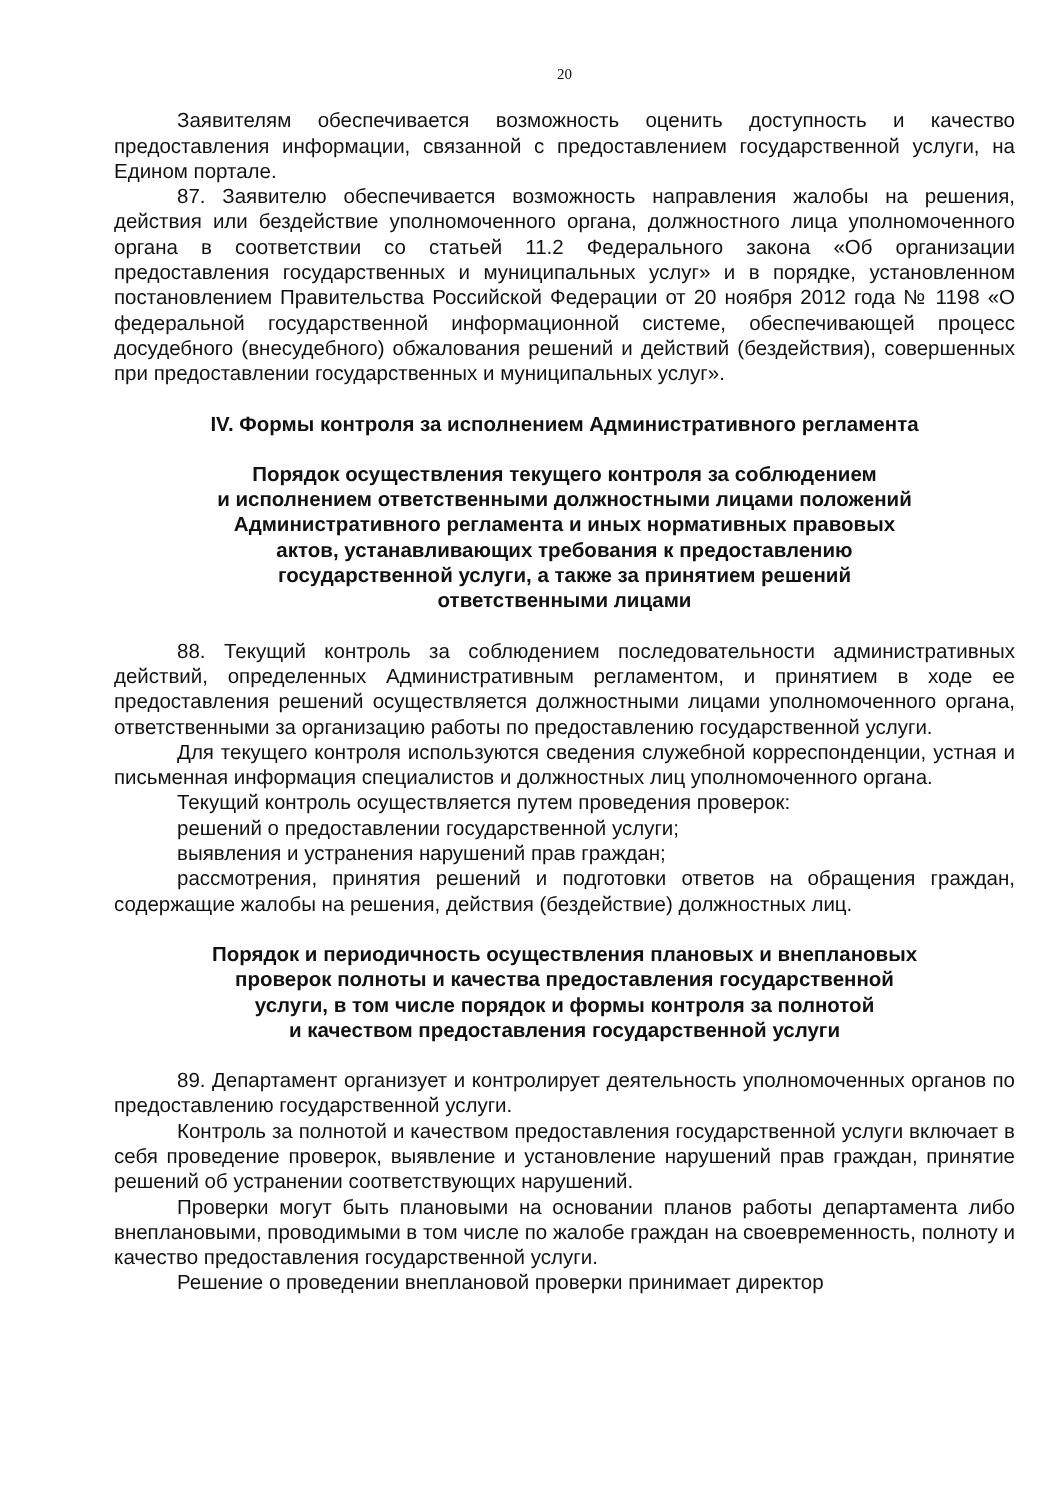20
Заявителям обеспечивается возможность оценить доступность и качество предоставления информации, связанной с предоставлением государственной услуги, на Едином портале.
87. Заявителю обеспечивается возможность направления жалобы на решения, действия или бездействие уполномоченного органа, должностного лица уполномоченного органа в соответствии со статьей 11.2 Федерального закона «Об организации предоставления государственных и муниципальных услуг» и в порядке, установленном постановлением Правительства Российской Федерации от 20 ноября 2012 года № 1198 «О федеральной государственной информационной системе, обеспечивающей процесс досудебного (внесудебного) обжалования решений и действий (бездействия), совершенных при предоставлении государственных и муниципальных услуг».
IV. Формы контроля за исполнением Административного регламента
Порядок осуществления текущего контроля за соблюдением
и исполнением ответственными должностными лицами положений
Административного регламента и иных нормативных правовых
актов, устанавливающих требования к предоставлению
государственной услуги, а также за принятием решений
ответственными лицами
88. Текущий контроль за соблюдением последовательности административных действий, определенных Административным регламентом, и принятием в ходе ее предоставления решений осуществляется должностными лицами уполномоченного органа, ответственными за организацию работы по предоставлению государственной услуги.
Для текущего контроля используются сведения служебной корреспонденции, устная и письменная информация специалистов и должностных лиц уполномоченного органа.
Текущий контроль осуществляется путем проведения проверок:
решений о предоставлении государственной услуги;
выявления и устранения нарушений прав граждан;
рассмотрения, принятия решений и подготовки ответов на обращения граждан, содержащие жалобы на решения, действия (бездействие) должностных лиц.
Порядок и периодичность осуществления плановых и внеплановых
проверок полноты и качества предоставления государственной
услуги, в том числе порядок и формы контроля за полнотой
и качеством предоставления государственной услуги
89. Департамент организует и контролирует деятельность уполномоченных органов по предоставлению государственной услуги.
Контроль за полнотой и качеством предоставления государственной услуги включает в себя проведение проверок, выявление и установление нарушений прав граждан, принятие решений об устранении соответствующих нарушений.
Проверки могут быть плановыми на основании планов работы департамента либо внеплановыми, проводимыми в том числе по жалобе граждан на своевременность, полноту и качество предоставления государственной услуги.
Решение о проведении внеплановой проверки принимает директор